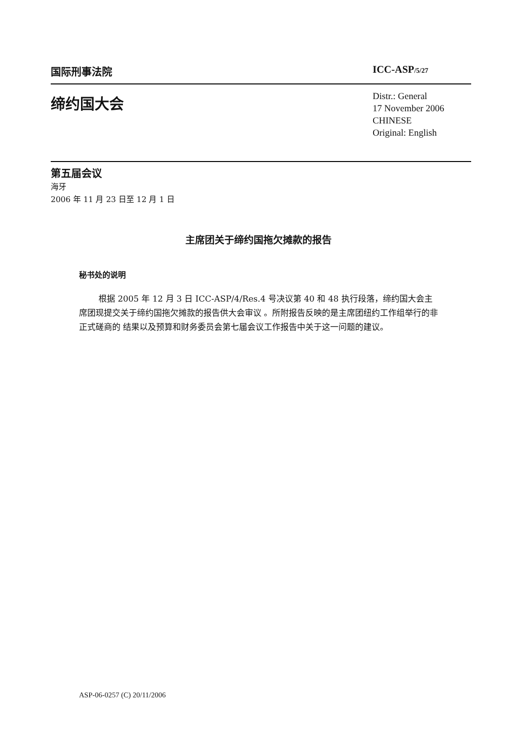国际刑事法院 ICC-ASP/5/27
缔约国大会
Distr.: General
17 November 2006
CHINESE
Original: English
第五届会议
海牙
2006 年 11 月 23 日至 12 月 1 日
主席团关于缔约国拖欠摊款的报告
秘书处的说明
根据 2005 年 12 月 3 日 ICC-ASP/4/Res.4 号决议第 40 和 48 执行段落，缔约国大会主席团现提交关于缔约国拖欠摊款的报告供大会审议 。所附报告反映的是主席团纽约工作组举行的非正式磋商的 结果以及预算和财务委员会第七届会议工作报告中关于这一问题的建议。
ASP-06-0257 (C) 20/11/2006